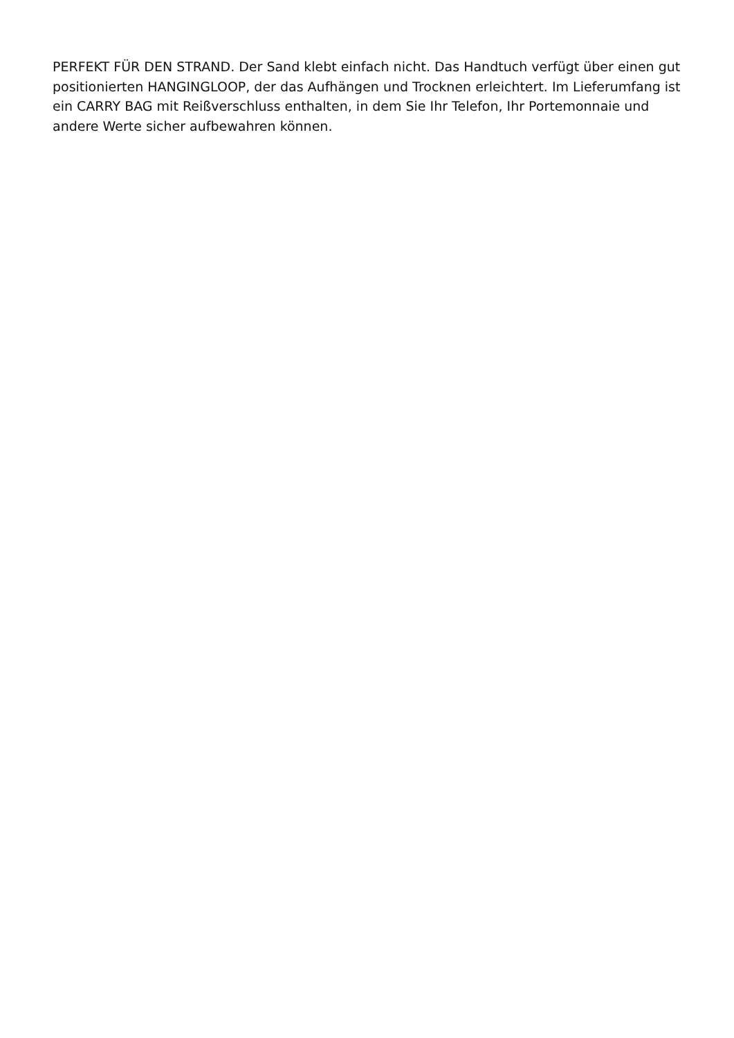PERFEKT FÜR DEN STRAND. Der Sand klebt einfach nicht. Das Handtuch verfügt über einen gut positionierten HANGINGLOOP, der das Aufhängen und Trocknen erleichtert. Im Lieferumfang ist ein CARRY BAG mit Reißverschluss enthalten, in dem Sie Ihr Telefon, Ihr Portemonnaie und andere Werte sicher aufbewahren können.